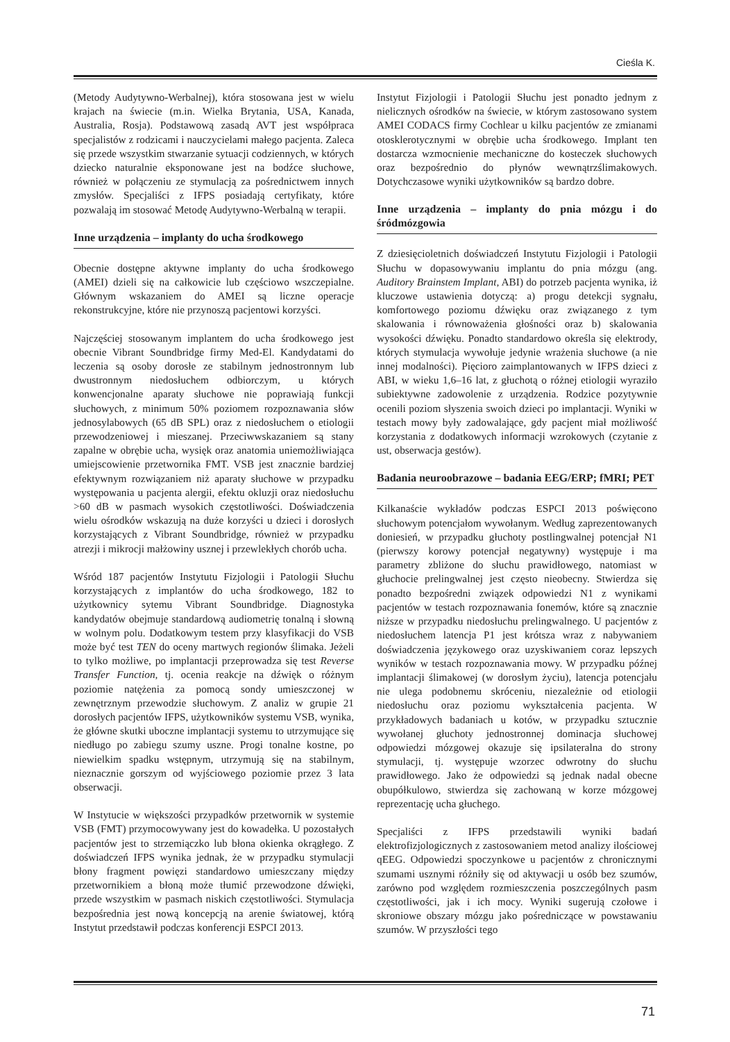Cieśla K.
(Metody Audytywno-Werbalnej), która stosowana jest w wielu krajach na świecie (m.in. Wielka Brytania, USA, Kanada, Australia, Rosja). Podstawową zasadą AVT jest współpraca specjalistów z rodzicami i nauczycielami małego pacjenta. Zaleca się przede wszystkim stwarzanie sytuacji codziennych, w których dziecko naturalnie eksponowane jest na bodźce słuchowe, również w połączeniu ze stymulacją za pośrednictwem innych zmysłów. Specjaliści z IFPS posiadają certyfikaty, które pozwalają im stosować Metodę Audytywno-Werbalną w terapii.
Inne urządzenia – implanty do ucha środkowego
Obecnie dostępne aktywne implanty do ucha środkowego (AMEI) dzieli się na całkowicie lub częściowo wszczepialne. Głównym wskazaniem do AMEI są liczne operacje rekonstrukcyjne, które nie przynoszą pacjentowi korzyści.
Najczęściej stosowanym implantem do ucha środkowego jest obecnie Vibrant Soundbridge firmy Med-El. Kandydatami do leczenia są osoby dorosłe ze stabilnym jednostronnym lub dwustronnym niedosłuchem odbiorczym, u których konwencjonalne aparaty słuchowe nie poprawiają funkcji słuchowych, z minimum 50% poziomem rozpoznawania słów jednosylabowych (65 dB SPL) oraz z niedosłuchem o etiologii przewodzeniowej i mieszanej. Przeciwwskazaniem są stany zapalne w obrębie ucha, wysięk oraz anatomia uniemożliwiająca umiejscowienie przetwornika FMT. VSB jest znacznie bardziej efektywnym rozwiązaniem niż aparaty słuchowe w przypadku występowania u pacjenta alergii, efektu okluzji oraz niedosłuchu >60 dB w pasmach wysokich częstotliwości. Doświadczenia wielu ośrodków wskazują na duże korzyści u dzieci i dorosłych korzystających z Vibrant Soundbridge, również w przypadku atrezji i mikrocji małżowiny usznej i przewlekłych chorób ucha.
Wśród 187 pacjentów Instytutu Fizjologii i Patologii Słuchu korzystających z implantów do ucha środkowego, 182 to użytkownicy sytemu Vibrant Soundbridge. Diagnostyka kandydatów obejmuje standardową audiometrię tonalną i słowną w wolnym polu. Dodatkowym testem przy klasyfikacji do VSB może być test TEN do oceny martwych regionów ślimaka. Jeżeli to tylko możliwe, po implantacji przeprowadza się test Reverse Transfer Function, tj. ocenia reakcje na dźwięk o różnym poziomie natężenia za pomocą sondy umieszczonej w zewnętrznym przewodzie słuchowym. Z analiz w grupie 21 dorosłych pacjentów IFPS, użytkowników systemu VSB, wynika, że główne skutki uboczne implantacji systemu to utrzymujące się niedługo po zabiegu szumy uszne. Progi tonalne kostne, po niewielkim spadku wstępnym, utrzymują się na stabilnym, nieznacznie gorszym od wyjściowego poziomie przez 3 lata obserwacji.
W Instytucie w większości przypadków przetwornik w systemie VSB (FMT) przymocowywany jest do kowadełka. U pozostałych pacjentów jest to strzemiączko lub błona okienka okrągłego. Z doświadczeń IFPS wynika jednak, że w przypadku stymulacji błony fragment powięzi standardowo umieszczany między przetwornikiem a błoną może tłumić przewodzone dźwięki, przede wszystkim w pasmach niskich częstotliwości. Stymulacja bezpośrednia jest nową koncepcją na arenie światowej, którą Instytut przedstawił podczas konferencji ESPCI 2013.
Instytut Fizjologii i Patologii Słuchu jest ponadto jednym z nielicznych ośrodków na świecie, w którym zastosowano system AMEI CODACS firmy Cochlear u kilku pacjentów ze zmianami otosklerotycznymi w obrębie ucha środkowego. Implant ten dostarcza wzmocnienie mechaniczne do kosteczek słuchowych oraz bezpośrednio do płynów wewnątrzślimakowych. Dotychczasowe wyniki użytkowników są bardzo dobre.
Inne urządzenia – implanty do pnia mózgu i do śródmózgowia
Z dziesięcioletnich doświadczeń Instytutu Fizjologii i Patologii Słuchu w dopasowywaniu implantu do pnia mózgu (ang. Auditory Brainstem Implant, ABI) do potrzeb pacjenta wynika, iż kluczowe ustawienia dotyczą: a) progu detekcji sygnału, komfortowego poziomu dźwięku oraz związanego z tym skalowania i równoważenia głośności oraz b) skalowania wysokości dźwięku. Ponadto standardowo określa się elektrody, których stymulacja wywołuje jedynie wrażenia słuchowe (a nie innej modalności). Pięcioro zaimplantowanych w IFPS dzieci z ABI, w wieku 1,6–16 lat, z głuchotą o różnej etiologii wyraziło subiektywne zadowolenie z urządzenia. Rodzice pozytywnie ocenili poziom słyszenia swoich dzieci po implantacji. Wyniki w testach mowy były zadowalające, gdy pacjent miał możliwość korzystania z dodatkowych informacji wzrokowych (czytanie z ust, obserwacja gestów).
Badania neuroobrazowe – badania EEG/ERP; fMRI; PET
Kilkanaście wykładów podczas ESPCI 2013 poświęcono słuchowym potencjałom wywołanym. Według zaprezentowanych doniesień, w przypadku głuchoty postlingwalnej potencjał N1 (pierwszy korowy potencjał negatywny) występuje i ma parametry zbliżone do słuchu prawidłowego, natomiast w głuchocie prelingwalnej jest często nieobecny. Stwierdza się ponadto bezpośredni związek odpowiedzi N1 z wynikami pacjentów w testach rozpoznawania fonemów, które są znacznie niższe w przypadku niedosłuchu prelingwalnego. U pacjentów z niedosłuchem latencja P1 jest krótsza wraz z nabywaniem doświadczenia językowego oraz uzyskiwaniem coraz lepszych wyników w testach rozpoznawania mowy. W przypadku późnej implantacji ślimakowej (w dorosłym życiu), latencja potencjału nie ulega podobnemu skróceniu, niezależnie od etiologii niedosłuchu oraz poziomu wykształcenia pacjenta. W przykładowych badaniach u kotów, w przypadku sztucznie wywołanej głuchoty jednostronnej dominacja słuchowej odpowiedzi mózgowej okazuje się ipsilateralna do strony stymulacji, tj. występuje wzorzec odwrotny do słuchu prawidłowego. Jako że odpowiedzi są jednak nadal obecne obupółkulowo, stwierdza się zachowaną w korze mózgowej reprezentację ucha głuchego.
Specjaliści z IFPS przedstawili wyniki badań elektrofizjologicznych z zastosowaniem metod analizy ilościowej qEEG. Odpowiedzi spoczynkowe u pacjentów z chronicznymi szumami usznymi różniły się od aktywacji u osób bez szumów, zarówno pod względem rozmieszczenia poszczególnych pasm częstotliwości, jak i ich mocy. Wyniki sugerują czołowe i skroniowe obszary mózgu jako pośredniczące w powstawaniu szumów. W przyszłości tego
71